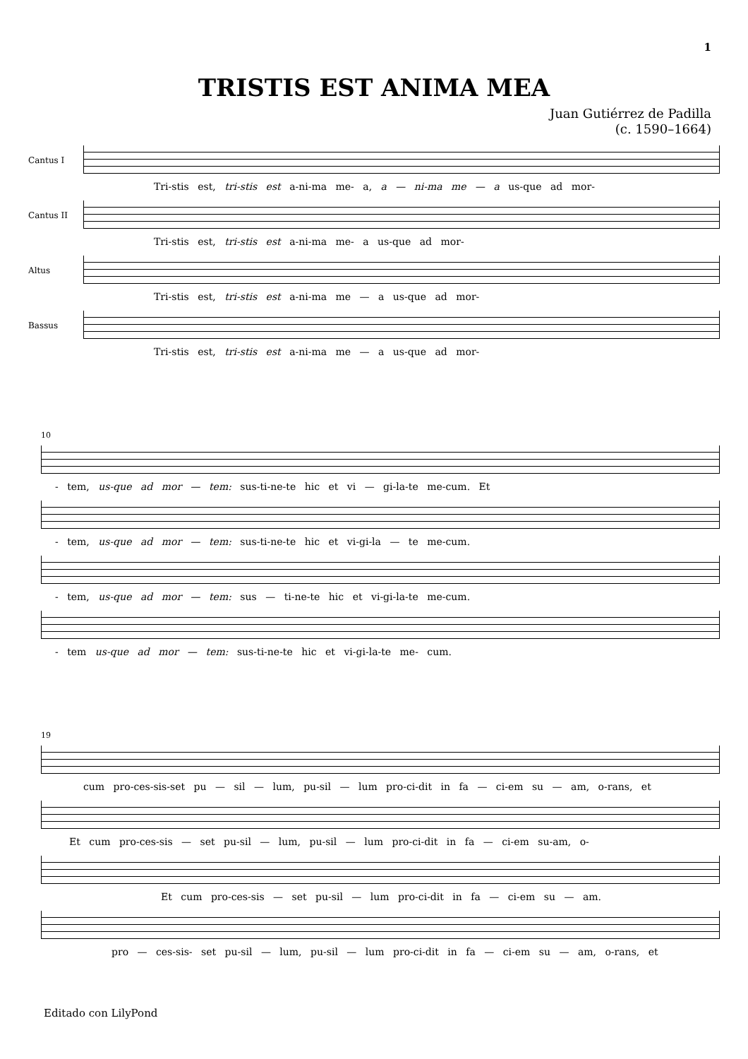1
TRISTIS EST ANIMA MEA
Juan Gutiérrez de Padilla
(c. 1590–1664)
Cantus I
Tri-stis est, tri-stis est a-ni-ma me- a, a — ni-ma me — a us-que ad mor-
Cantus II
Tri-stis est, tri-stis est a-ni-ma me- a us-que ad mor-
Altus
Tri-stis est, tri-stis est a-ni-ma me — a us-que ad mor-
Bassus
Tri-stis est, tri-stis est a-ni-ma me — a us-que ad mor-
10
- tem, us-que ad mor — tem: sus-ti-ne-te hic et vi — gi-la-te me-cum. Et
- tem, us-que ad mor — tem: sus-ti-ne-te hic et vi-gi-la — te me-cum.
- tem, us-que ad mor — tem: sus — ti-ne-te hic et vi-gi-la-te me-cum.
- tem us-que ad mor — tem: sus-ti-ne-te hic et vi-gi-la-te me- cum.
19
cum pro-ces-sis-set pu — sil — lum, pu-sil — lum pro-ci-dit in fa — ci-em su — am, o-rans, et
Et cum pro-ces-sis — set pu-sil — lum, pu-sil — lum pro-ci-dit in fa — ci-em su-am, o-
Et cum pro-ces-sis — set pu-sil — lum pro-ci-dit in fa — ci-em su — am.
pro — ces-sis- set pu-sil — lum, pu-sil — lum pro-ci-dit in fa — ci-em su — am, o-rans, et
Editado con LilyPond